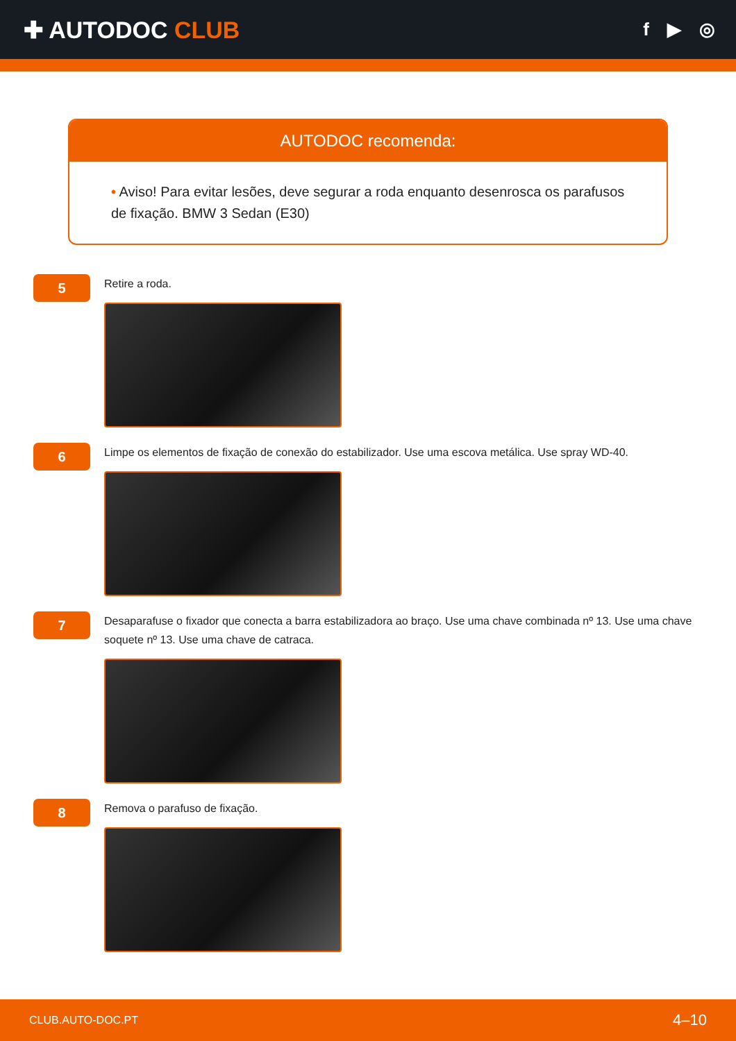✚ AUTODOC CLUB
f ▶ ◎
AUTODOC recomenda:
• Aviso! Para evitar lesões, deve segurar a roda enquanto desenrosca os parafusos de fixação. BMW 3 Sedan (E30)
5
Retire a roda.
6
Limpe os elementos de fixação de conexão do estabilizador. Use uma escova metálica. Use spray WD-40.
7
Desaparafuse o fixador que conecta a barra estabilizadora ao braço. Use uma chave combinada nº 13. Use uma chave soquete nº 13. Use uma chave de catraca.
8
Remova o parafuso de fixação.
CLUB.AUTO-DOC.PT 4–10